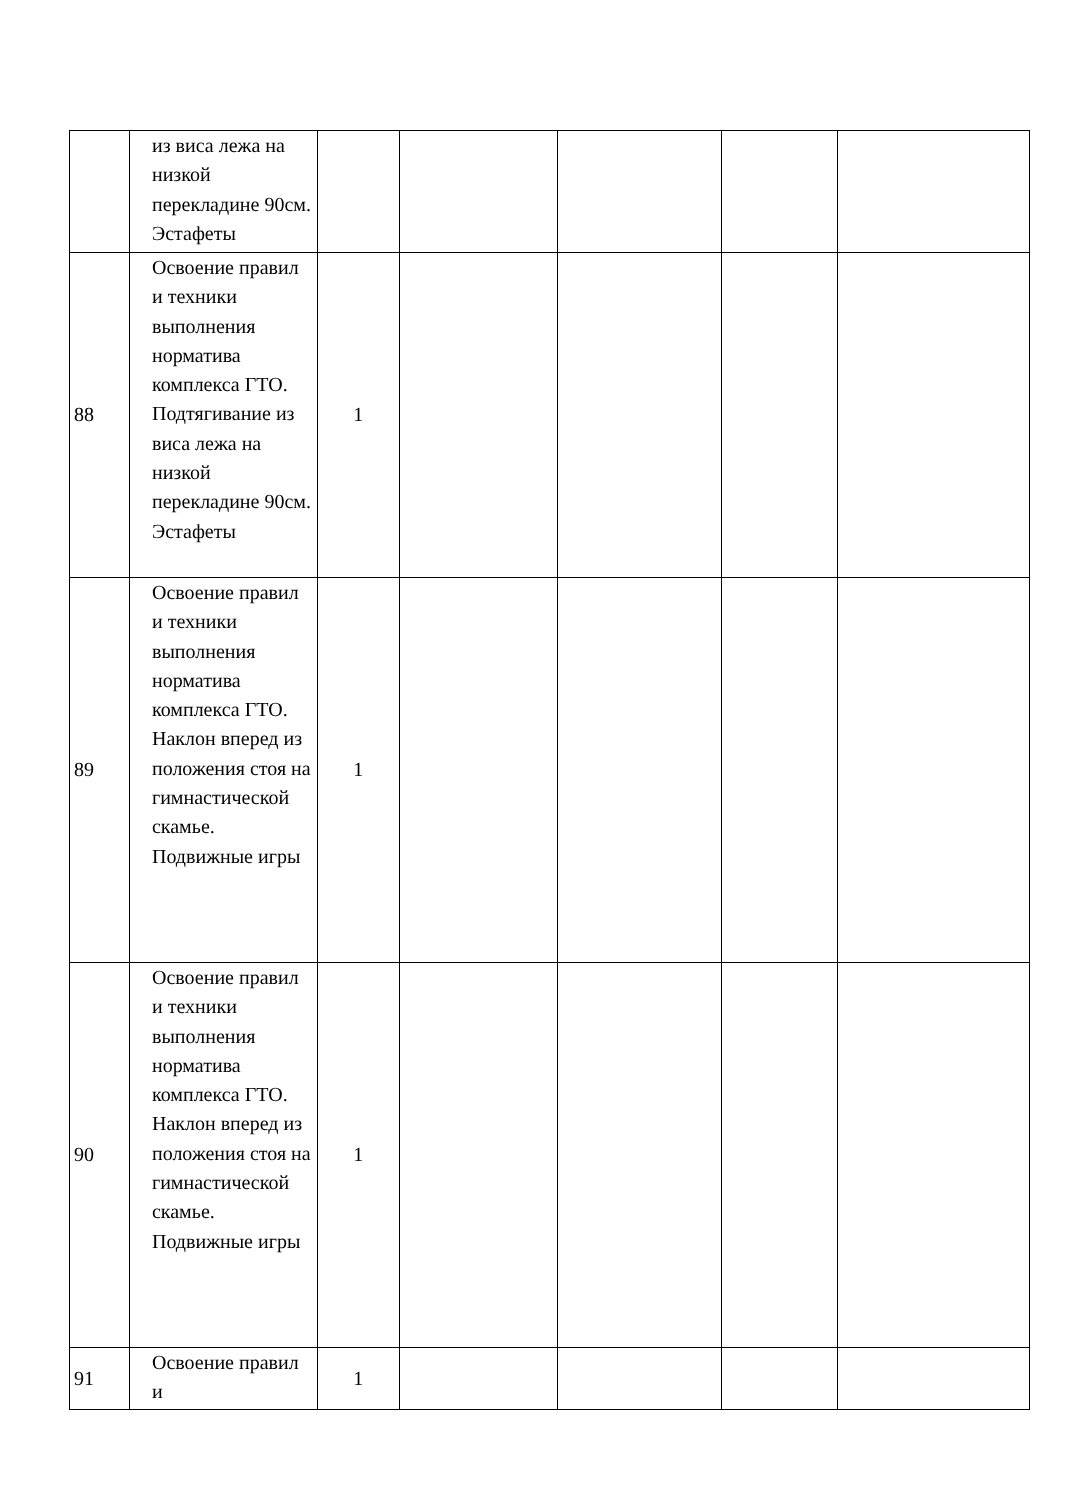| | из виса лежа на низкой перекладине 90см. Эстафеты | | | | | |
| 88 | Освоение правил и техники выполнения норматива комплекса ГТО. Подтягивание из виса лежа на низкой перекладине 90см. Эстафеты | 1 | | | | |
| 89 | Освоение правил и техники выполнения норматива комплекса ГТО. Наклон вперед из положения стоя на гимнастической скамье. Подвижные игры | 1 | | | | |
| 90 | Освоение правил и техники выполнения норматива комплекса ГТО. Наклон вперед из положения стоя на гимнастической скамье. Подвижные игры | 1 | | | | |
| 91 | Освоение правил и | 1 | | | | |